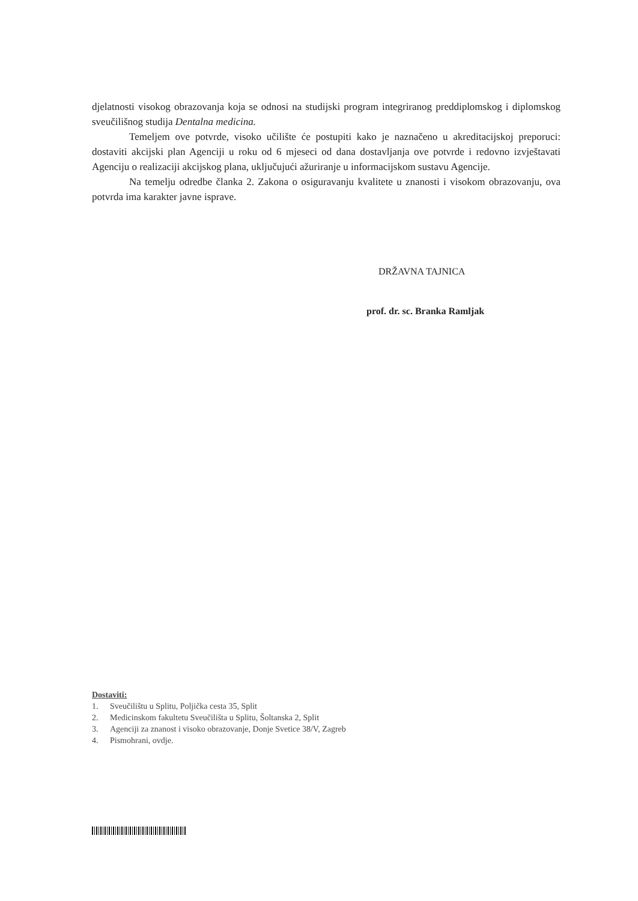djelatnosti visokog obrazovanja koja se odnosi na studijski program integriranog preddiplomskog i diplomskog sveučilišnog studija Dentalna medicina.
Temeljem ove potvrde, visoko učilište će postupiti kako je naznačeno u akreditacijskoj preporuci: dostaviti akcijski plan Agenciji u roku od 6 mjeseci od dana dostavljanja ove potvrde i redovno izvještavati Agenciju o realizaciji akcijskog plana, uključujući ažuriranje u informacijskom sustavu Agencije.
Na temelju odredbe članka 2. Zakona o osiguravanju kvalitete u znanosti i visokom obrazovanju, ova potvrda ima karakter javne isprave.
DRŽAVNA TAJNICA
prof. dr. sc. Branka Ramljak
Dostaviti:
1. Sveučilištu u Splitu, Poljička cesta 35, Split
2. Medicinskom fakultetu Sveučilišta u Splitu, Šoltanska 2, Split
3. Agenciji za znanost i visoko obrazovanje, Donje Svetice 38/V, Zagreb
4. Pismohrani, ovdje.